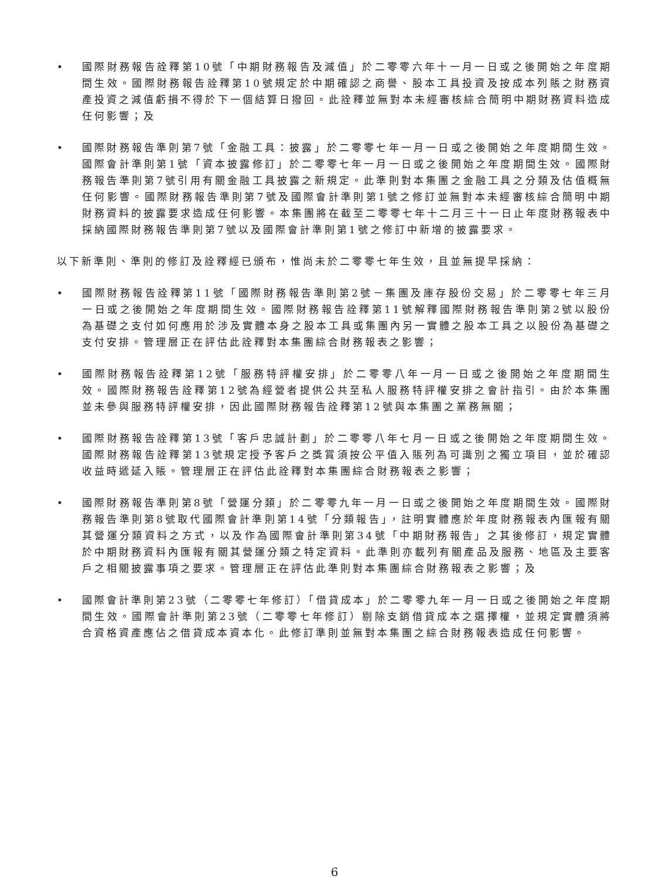• 國際財務報告詮釋第10號「中期財務報告及減值」於二零零六年十一月一日或之後開始之年度期間生效。國際財務報告詮釋第10號規定於中期確認之商譽、股本工具投資及按成本列賬之財務資產投資之減值虧損不得於下一個結算日撥回。此詮釋並無對本未經審核綜合簡明中期財務資料造成任何影響；及
• 國際財務報告準則第7號「金融工具：披露」於二零零七年一月一日或之後開始之年度期間生效。國際會計準則第1號「資本披露修訂」於二零零七年一月一日或之後開始之年度期間生效。國際財務報告準則第7號引用有關金融工具披露之新規定。此準則對本集團之金融工具之分類及估值概無任何影響。國際財務報告準則第7號及國際會計準則第1號之修訂並無對本未經審核綜合簡明中期財務資料的披露要求造成任何影響。本集團將在截至二零零七年十二月三十一日止年度財務報表中採納國際財務報告準則第7號以及國際會計準則第1號之修訂中新增的披露要求。
以下新準則、準則的修訂及詮釋經已頒布，惟尚未於二零零七年生效，且並無提早採納：
• 國際財務報告詮釋第11號「國際財務報告準則第2號－集團及庫存股份交易」於二零零七年三月一日或之後開始之年度期間生效。國際財務報告詮釋第11號解釋國際財務報告準則第2號以股份為基礎之支付如何應用於涉及實體本身之股本工具或集團內另一實體之股本工具之以股份為基礎之支付安排。管理層正在評估此詮釋對本集團綜合財務報表之影響；
• 國際財務報告詮釋第12號「服務特評權安排」於二零零八年一月一日或之後開始之年度期間生效。國際財務報告詮釋第12號為經營者提供公共至私人服務特評權安排之會計指引。由於本集團並未參與服務特評權安排，因此國際財務報告詮釋第12號與本集團之業務無關；
• 國際財務報告詮釋第13號「客戶忠誠計劃」於二零零八年七月一日或之後開始之年度期間生效。國際財務報告詮釋第13號規定授予客戶之獎賞須按公平值入賬列為可識別之獨立項目，並於確認收益時遞延入賬。管理層正在評估此詮釋對本集團綜合財務報表之影響；
• 國際財務報告準則第8號「營運分類」於二零零九年一月一日或之後開始之年度期間生效。國際財務報告準則第8號取代國際會計準則第14號「分類報告」，註明實體應於年度財務報表內匯報有關其營運分類資料之方式，以及作為國際會計準則第34號「中期財務報告」之其後修訂，規定實體於中期財務資料內匯報有關其營運分類之特定資料。此準則亦載列有關產品及服務、地區及主要客戶之相關披露事項之要求。管理層正在評估此準則對本集團綜合財務報表之影響；及
• 國際會計準則第23號（二零零七年修訂）「借貸成本」於二零零九年一月一日或之後開始之年度期間生效。國際會計準則第23號（二零零七年修訂）剔除支銷借貸成本之選擇權，並規定實體須將合資格資產應佔之借貸成本資本化。此修訂準則並無對本集團之綜合財務報表造成任何影響。
6